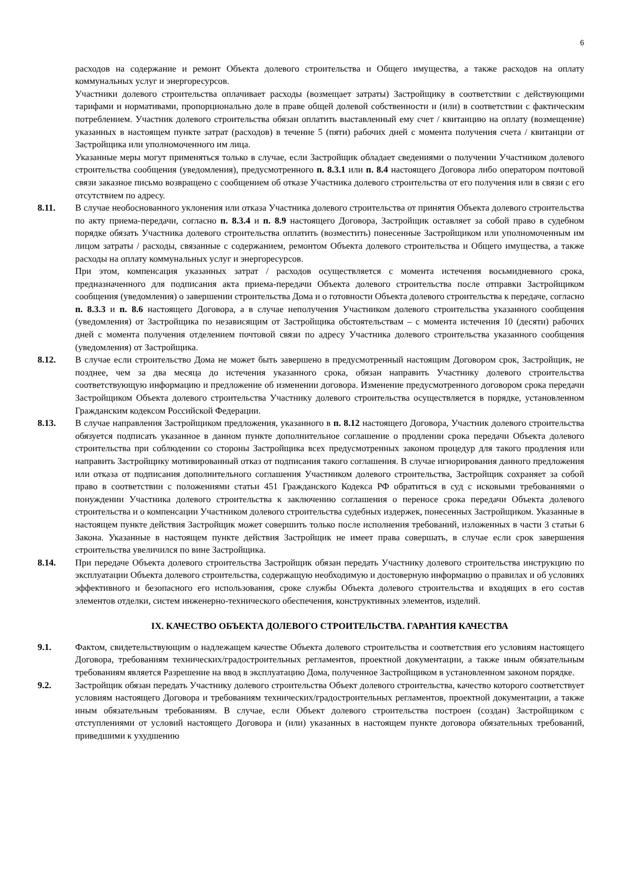6
расходов на содержание и ремонт Объекта долевого строительства и Общего имущества, а также расходов на оплату коммунальных услуг и энергоресурсов.
Участники долевого строительства оплачивает расходы (возмещает затраты) Застройщику в соответствии с действующими тарифами и нормативами, пропорционально доле в праве общей долевой собственности и (или) в соответствии с фактическим потреблением. Участник долевого строительства обязан оплатить выставленный ему счет / квитанцию на оплату (возмещение) указанных в настоящем пункте затрат (расходов) в течение 5 (пяти) рабочих дней с момента получения счета / квитанции от Застройщика или уполномоченного им лица.
Указанные меры могут применяться только в случае, если Застройщик обладает сведениями о получении Участником долевого строительства сообщения (уведомления), предусмотренного п. 8.3.1 или п. 8.4 настоящего Договора либо оператором почтовой связи заказное письмо возвращено с сообщением об отказе Участника долевого строительства от его получения или в связи с его отсутствием по адресу.
8.11. В случае необоснованного уклонения или отказа Участника долевого строительства от принятия Объекта долевого строительства по акту приема-передачи, согласно п. 8.3.4 и п. 8.9 настоящего Договора, Застройщик оставляет за собой право в судебном порядке обязать Участника долевого строительства оплатить (возместить) понесенные Застройщиком или уполномоченным им лицом затраты / расходы, связанные с содержанием, ремонтом Объекта долевого строительства и Общего имущества, а также расходы на оплату коммунальных услуг и энергоресурсов.
При этом, компенсация указанных затрат / расходов осуществляется с момента истечения восьмидневного срока, предназначенного для подписания акта приема-передачи Объекта долевого строительства после отправки Застройщиком сообщения (уведомления) о завершении строительства Дома и о готовности Объекта долевого строительства к передаче, согласно п. 8.3.3 и п. 8.6 настоящего Договора, а в случае неполучения Участником долевого строительства указанного сообщения (уведомления) от Застройщика по независящим от Застройщика обстоятельствам – с момента истечения 10 (десяти) рабочих дней с момента получения отделением почтовой связи по адресу Участника долевого строительства указанного сообщения (уведомления) от Застройщика.
8.12. В случае если строительство Дома не может быть завершено в предусмотренный настоящим Договором срок, Застройщик, не позднее, чем за два месяца до истечения указанного срока, обязан направить Участнику долевого строительства соответствующую информацию и предложение об изменении договора. Изменение предусмотренного договором срока передачи Застройщиком Объекта долевого строительства Участнику долевого строительства осуществляется в порядке, установленном Гражданским кодексом Российской Федерации.
8.13. В случае направления Застройщиком предложения, указанного в п. 8.12 настоящего Договора, Участник долевого строительства обязуется подписать указанное в данном пункте дополнительное соглашение о продлении срока передачи Объекта долевого строительства при соблюдении со стороны Застройщика всех предусмотренных законом процедур для такого продления или направить Застройщику мотивированный отказ от подписания такого соглашения. В случае игнорирования данного предложения или отказа от подписания дополнительного соглашения Участником долевого строительства, Застройщик сохраняет за собой право в соответствии с положениями статьи 451 Гражданского Кодекса РФ обратиться в суд с исковыми требованиями о понуждении Участника долевого строительства к заключению соглашения о переносе срока передачи Объекта долевого строительства и о компенсации Участником долевого строительства судебных издержек, понесенных Застройщиком. Указанные в настоящем пункте действия Застройщик может совершить только после исполнения требований, изложенных в части 3 статьи 6 Закона. Указанные в настоящем пункте действия Застройщик не имеет права совершать, в случае если срок завершения строительства увеличился по вине Застройщика.
8.14. При передаче Объекта долевого строительства Застройщик обязан передать Участнику долевого строительства инструкцию по эксплуатации Объекта долевого строительства, содержащую необходимую и достоверную информацию о правилах и об условиях эффективного и безопасного его использования, сроке службы Объекта долевого строительства и входящих в его состав элементов отделки, систем инженерно-технического обеспечения, конструктивных элементов, изделий.
IX. КАЧЕСТВО ОБЪЕКТА ДОЛЕВОГО СТРОИТЕЛЬСТВА. ГАРАНТИЯ КАЧЕСТВА
9.1. Фактом, свидетельствующим о надлежащем качестве Объекта долевого строительства и соответствия его условиям настоящего Договора, требованиям технических/градостроительных регламентов, проектной документации, а также иным обязательным требованиям является Разрешение на ввод в эксплуатацию Дома, полученное Застройщиком в установленном законом порядке.
9.2. Застройщик обязан передать Участнику долевого строительства Объект долевого строительства, качество которого соответствует условиям настоящего Договора и требованиям технических/градостроительных регламентов, проектной документации, а также иным обязательным требованиям. В случае, если Объект долевого строительства построен (создан) Застройщиком с отступлениями от условий настоящего Договора и (или) указанных в настоящем пункте договора обязательных требований, приведшими к ухудшению